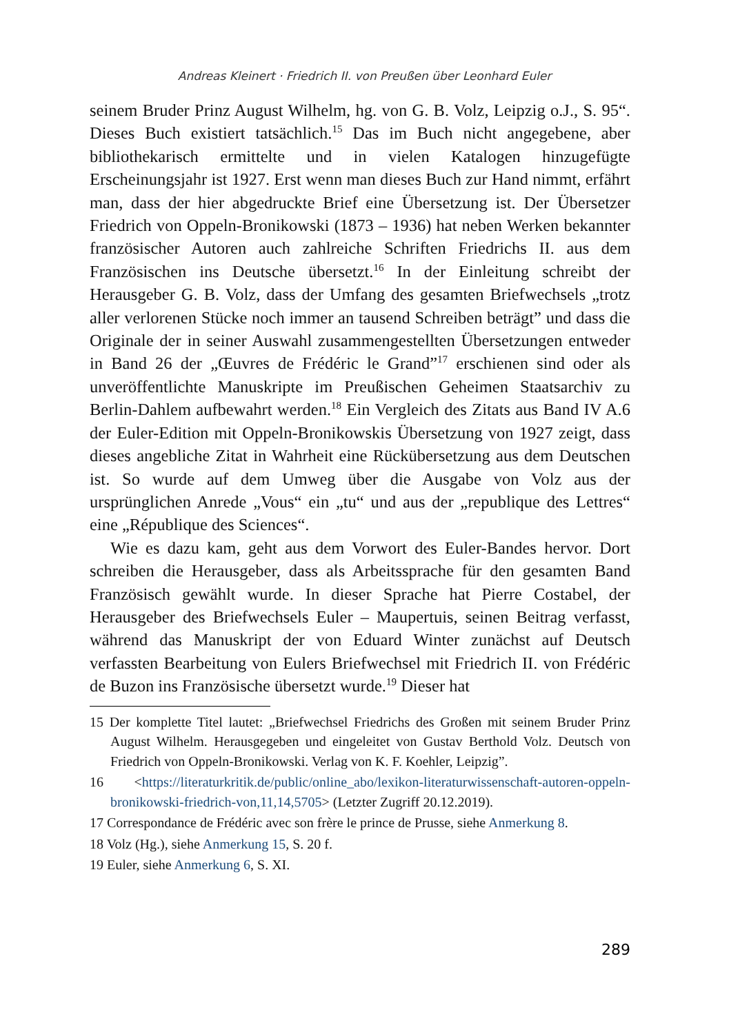Andreas Kleinert · Friedrich II. von Preußen über Leonhard Euler
seinem Bruder Prinz August Wilhelm, hg. von G. B. Volz, Leipzig o.J., S. 95“. Dieses Buch existiert tatsächlich.<sup>15</sup> Das im Buch nicht angegebene, aber bibliothekarisch ermittelte und in vielen Katalogen hinzugefügte Erscheinungsjahr ist 1927. Erst wenn man dieses Buch zur Hand nimmt, erfährt man, dass der hier abgedruckte Brief eine Übersetzung ist. Der Übersetzer Friedrich von Oppeln-Bronikowski (1873 – 1936) hat neben Werken bekannter französischer Autoren auch zahlreiche Schriften Friedrichs II. aus dem Französischen ins Deutsche übersetzt.<sup>16</sup> In der Einleitung schreibt der Herausgeber G. B. Volz, dass der Umfang des gesamten Briefwechsels „trotz aller verlorenen Stücke noch immer an tausend Schreiben beträgt” und dass die Originale der in seiner Auswahl zusammengestellten Übersetzungen entweder in Band 26 der „Œuvres de Frédéric le Grand”<sup>17</sup> erschienen sind oder als unveröffentlichte Manuskripte im Preußischen Geheimen Staatsarchiv zu Berlin-Dahlem aufbewahrt werden.<sup>18</sup> Ein Vergleich des Zitats aus Band IV A.6 der Euler-Edition mit Oppeln-Bronikowskis Übersetzung von 1927 zeigt, dass dieses angebliche Zitat in Wahrheit eine Rückübersetzung aus dem Deutschen ist. So wurde auf dem Umweg über die Ausgabe von Volz aus der ursprünglichen Anrede „Vous“ ein „tu“ und aus der „republique des Lettres“ eine „République des Sciences“.
Wie es dazu kam, geht aus dem Vorwort des Euler-Bandes hervor. Dort schreiben die Herausgeber, dass als Arbeitssprache für den gesamten Band Französisch gewählt wurde. In dieser Sprache hat Pierre Costabel, der Herausgeber des Briefwechsels Euler – Maupertuis, seinen Beitrag verfasst, während das Manuskript der von Eduard Winter zunächst auf Deutsch verfassten Bearbeitung von Eulers Briefwechsel mit Friedrich II. von Frédéric de Buzon ins Französische übersetzt wurde.<sup>19</sup> Dieser hat
15 Der komplette Titel lautet: „Briefwechsel Friedrichs des Großen mit seinem Bruder Prinz August Wilhelm. Herausgegeben und eingeleitet von Gustav Berthold Volz. Deutsch von Friedrich von Oppeln-Bronikowski. Verlag von K. F. Koehler, Leipzig”.
16 <https://literaturkritik.de/public/online_abo/lexikon-literaturwissenschaft-autoren-oppeln-bronikowski-friedrich-von,11,14,5705> (Letzter Zugriff 20.12.2019).
17 Correspondance de Frédéric avec son frère le prince de Prusse, siehe Anmerkung 8.
18 Volz (Hg.), siehe Anmerkung 15, S. 20 f.
19 Euler, siehe Anmerkung 6, S. XI.
289